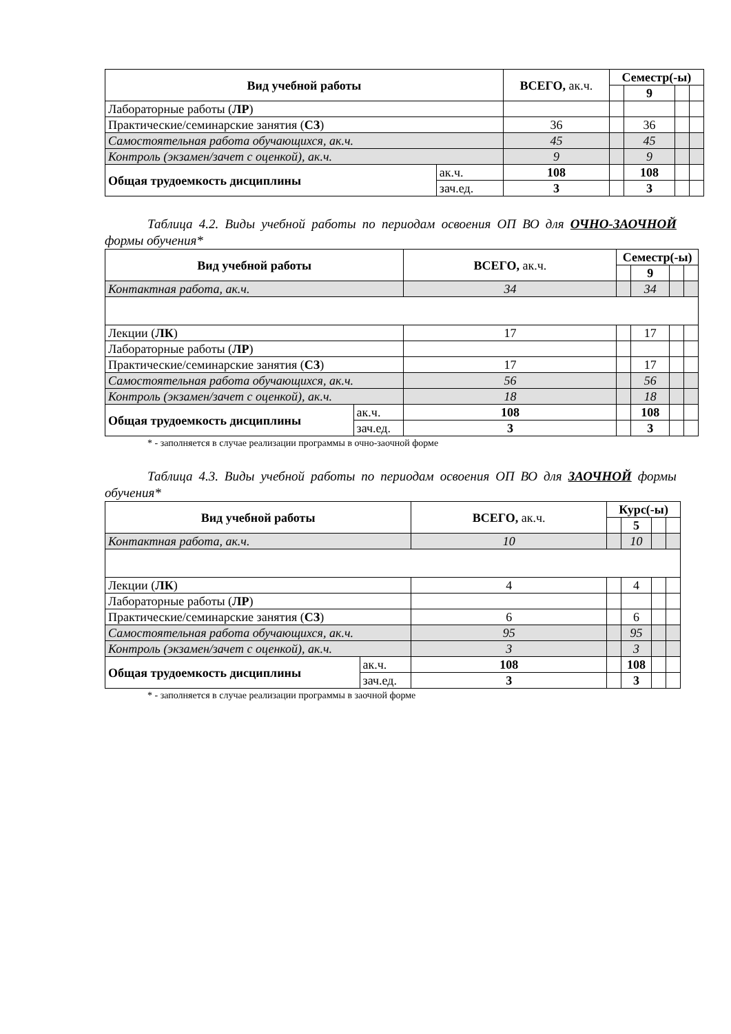| Вид учебной работы | | ВСЕГО, ак.ч. | Семестр(-ы) | | | |
| --- | --- | --- | --- | --- | --- | --- |
| | | | | 9 | | |
| Лабораторные работы ( ЛР ) | | | | | | |
| Практические/семинарские занятия ( СЗ ) | | 36 | | 36 | | |
| Самостоятельная работа обучающихся, ак.ч. | | 45 | | 45 | | |
| Контроль (экзамен/зачет с оценкой), ак.ч. | | 9 | | 9 | | |
| Общая трудоемкость дисциплины | ак.ч. | 108 | | 108 | | |
| | зач.ед. | 3 | | 3 | | |
Таблица 4.2. Виды учебной работы по периодам освоения ОП ВО для ОЧНО-ЗАОЧНОЙ формы обучения*
| Вид учебной работы | | ВСЕГО, ак.ч. | Семестр(-ы) | | | |
| --- | --- | --- | --- | --- | --- | --- |
| | | | | 9 | | |
| Контактная работа, ак.ч. | | 34 | | 34 | | |
| Лекции ( ЛК ) | | 17 | | 17 | | |
| Лабораторные работы ( ЛР ) | | | | | | |
| Практические/семинарские занятия ( СЗ ) | | 17 | | 17 | | |
| Самостоятельная работа обучающихся, ак.ч. | | 56 | | 56 | | |
| Контроль (экзамен/зачет с оценкой), ак.ч. | | 18 | | 18 | | |
| Общая трудоемкость дисциплины | ак.ч. | 108 | | 108 | | |
| | зач.ед. | 3 | | 3 | | |
* - заполняется в случае реализации программы в очно-заочной форме
Таблица 4.3. Виды учебной работы по периодам освоения ОП ВО для ЗАОЧНОЙ формы обучения*
| Вид учебной работы | | ВСЕГО, ак.ч. | Курс(-ы) | | | |
| --- | --- | --- | --- | --- | --- | --- |
| | | | | 5 | | |
| Контактная работа, ак.ч. | | 10 | | 10 | | |
| Лекции ( ЛК ) | | 4 | | 4 | | |
| Лабораторные работы ( ЛР ) | | | | | | |
| Практические/семинарские занятия ( СЗ ) | | 6 | | 6 | | |
| Самостоятельная работа обучающихся, ак.ч. | | 95 | | 95 | | |
| Контроль (экзамен/зачет с оценкой), ак.ч. | | 3 | | 3 | | |
| Общая трудоемкость дисциплины | ак.ч. | 108 | | 108 | | |
| | зач.ед. | 3 | | 3 | | |
* - заполняется в случае реализации программы в заочной форме